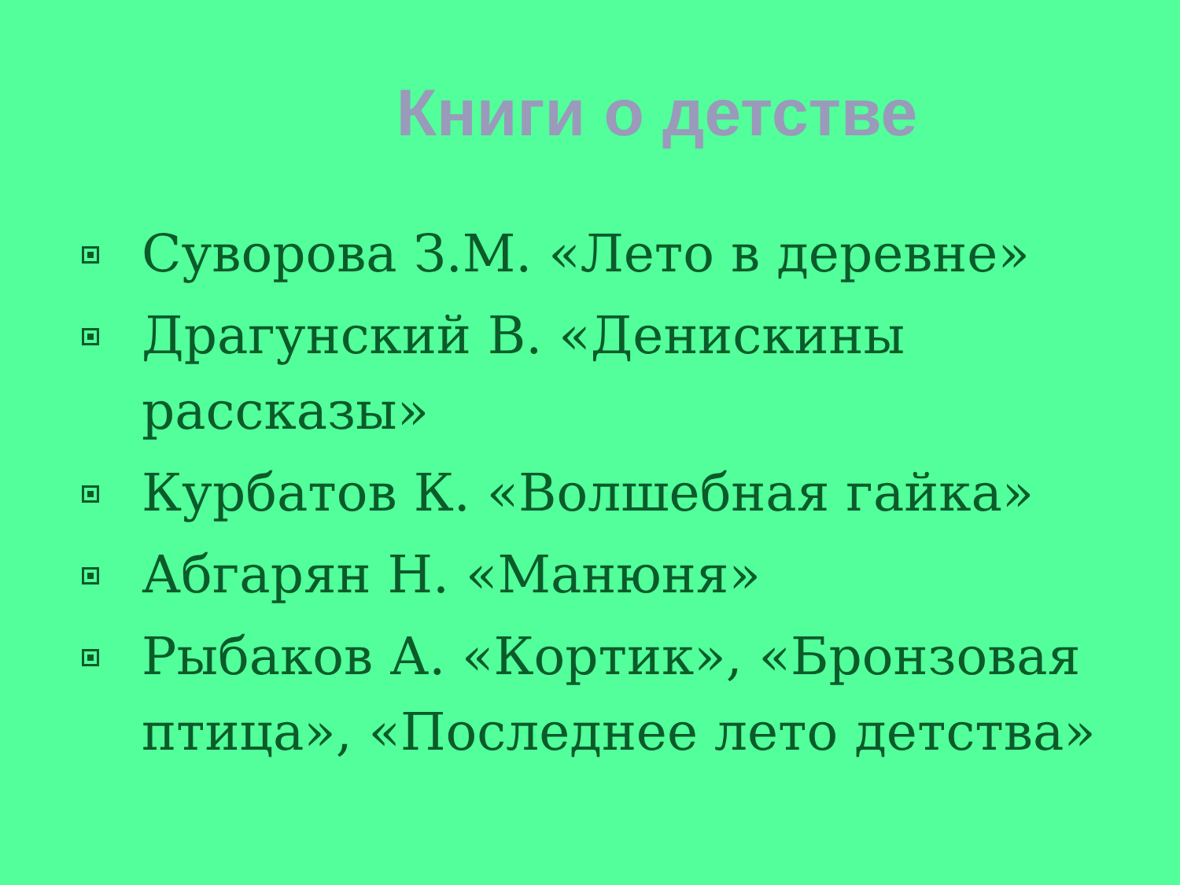Книги о детстве
Суворова З.М. «Лето в деревне»
Драгунский В. «Денискины рассказы»
Курбатов К. «Волшебная гайка»
Абгарян Н. «Манюня»
Рыбаков А. «Кортик», «Бронзовая птица», «Последнее лето детства»